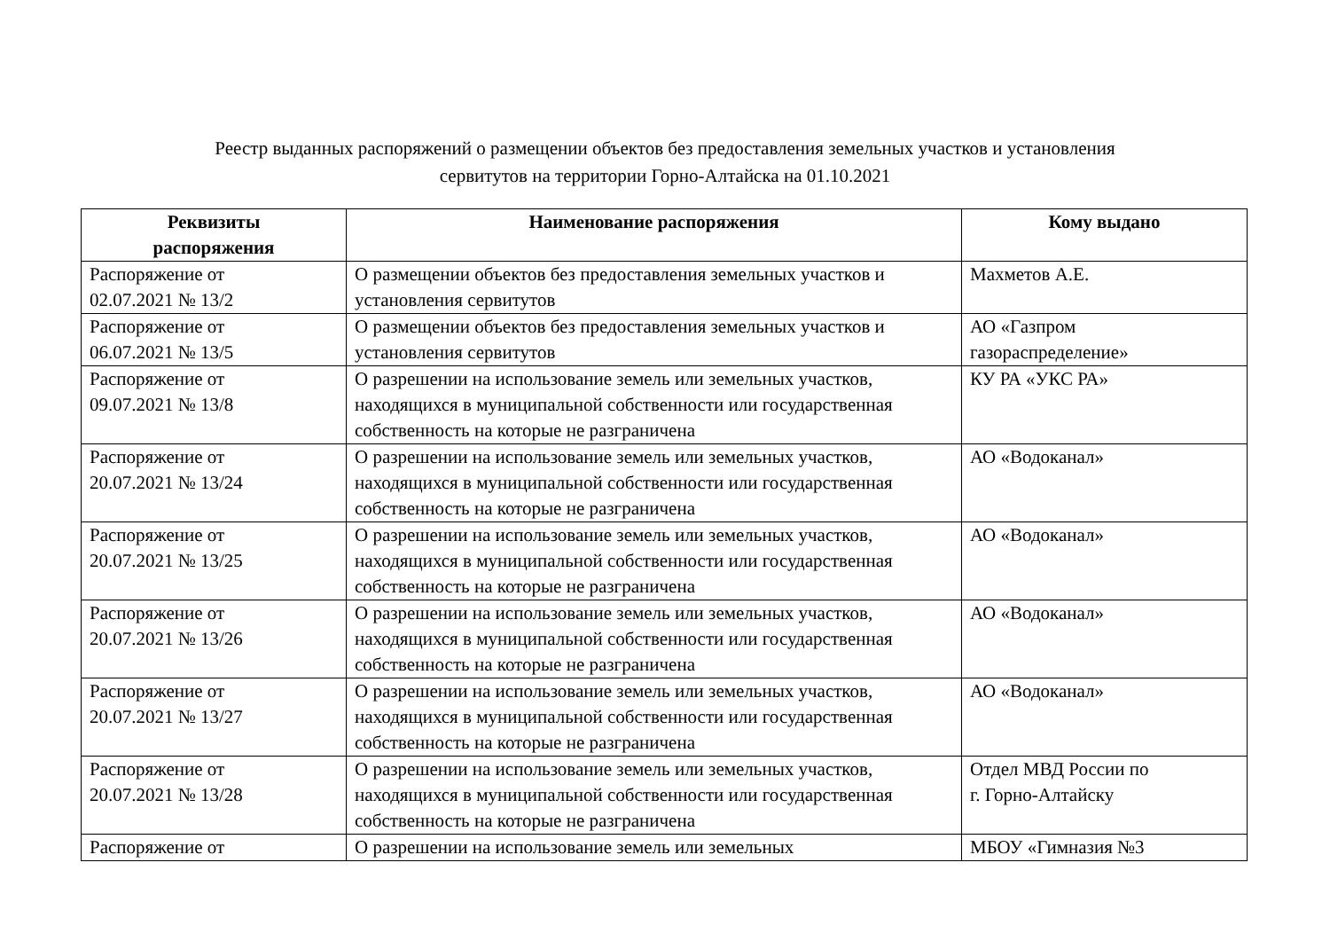Реестр выданных распоряжений о размещении объектов без предоставления земельных участков и установления
сервитутов на территории Горно-Алтайска на 01.10.2021
| Реквизиты распоряжения | Наименование распоряжения | Кому выдано |
| --- | --- | --- |
| Распоряжение от 02.07.2021 № 13/2 | О размещении объектов без предоставления земельных участков и установления сервитутов | Махметов А.Е. |
| Распоряжение от 06.07.2021 № 13/5 | О размещении объектов без предоставления земельных участков и установления сервитутов | АО «Газпром газораспределение» |
| Распоряжение от 09.07.2021 № 13/8 | О разрешении на использование земель или земельных участков, находящихся в муниципальной собственности или государственная собственность на которые не разграничена | КУ РА «УКС РА» |
| Распоряжение от 20.07.2021 № 13/24 | О разрешении на использование земель или земельных участков, находящихся в муниципальной собственности или государственная собственность на которые не разграничена | АО «Водоканал» |
| Распоряжение от 20.07.2021 № 13/25 | О разрешении на использование земель или земельных участков, находящихся в муниципальной собственности или государственная собственность на которые не разграничена | АО «Водоканал» |
| Распоряжение от 20.07.2021 № 13/26 | О разрешении на использование земель или земельных участков, находящихся в муниципальной собственности или государственная собственность на которые не разграничена | АО «Водоканал» |
| Распоряжение от 20.07.2021 № 13/27 | О разрешении на использование земель или земельных участков, находящихся в муниципальной собственности или государственная собственность на которые не разграничена | АО «Водоканал» |
| Распоряжение от 20.07.2021 № 13/28 | О разрешении на использование земель или земельных участков, находящихся в муниципальной собственности или государственная собственность на которые не разграничена | Отдел МВД России по г. Горно-Алтайску |
| Распоряжение от | О разрешении на использование земель или земельных | МБОУ «Гимназия №3 |